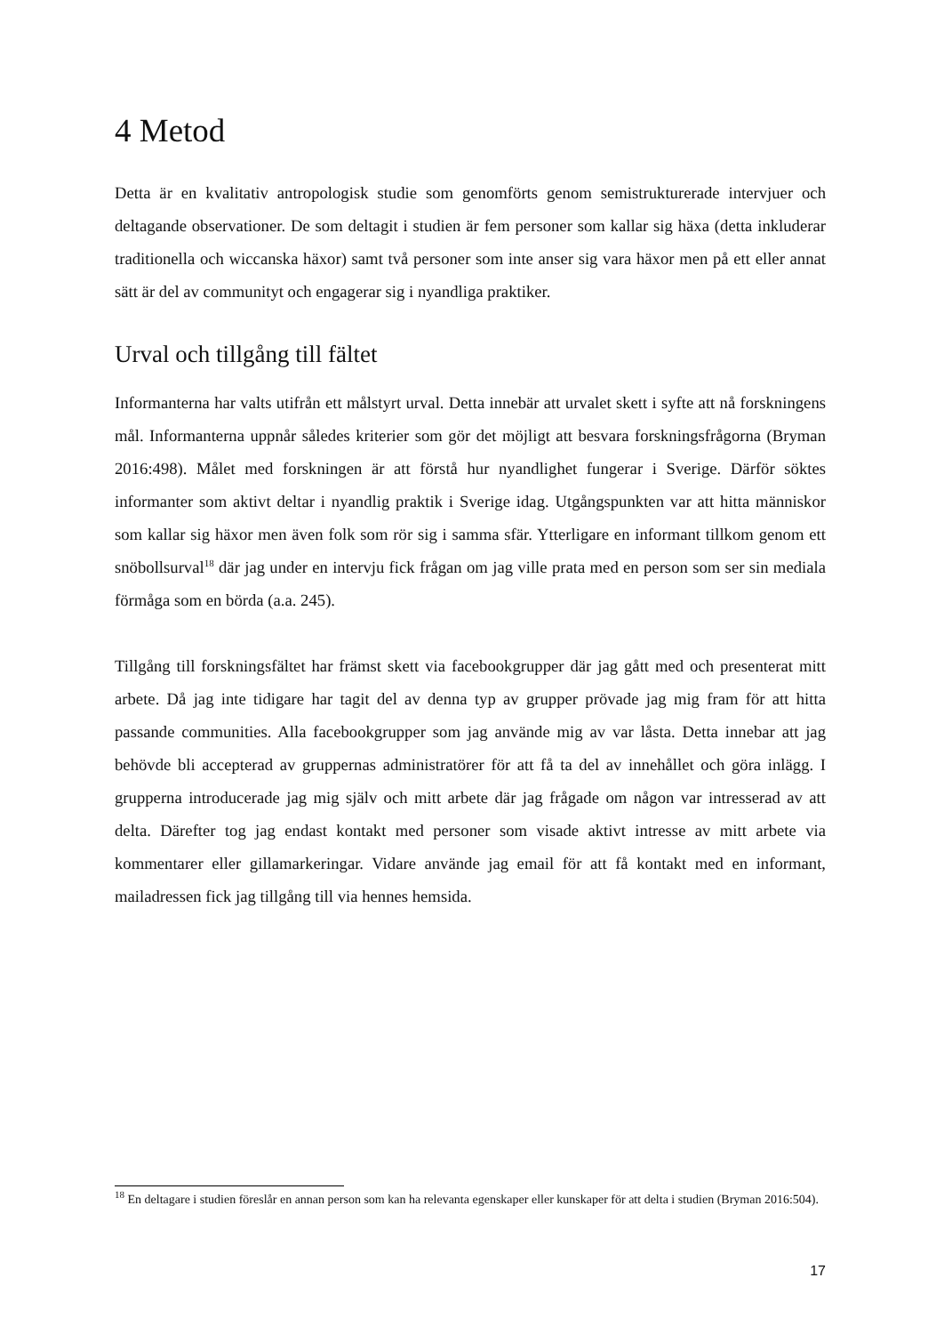4 Metod
Detta är en kvalitativ antropologisk studie som genomförts genom semistrukturerade intervjuer och deltagande observationer. De som deltagit i studien är fem personer som kallar sig häxa (detta inkluderar traditionella och wiccanska häxor) samt två personer som inte anser sig vara häxor men på ett eller annat sätt är del av communityt och engagerar sig i nyandliga praktiker.
Urval och tillgång till fältet
Informanterna har valts utifrån ett målstyrt urval. Detta innebär att urvalet skett i syfte att nå forskningens mål. Informanterna uppnår således kriterier som gör det möjligt att besvara forskningsfrågorna (Bryman 2016:498). Målet med forskningen är att förstå hur nyandlighet fungerar i Sverige. Därför söktes informanter som aktivt deltar i nyandlig praktik i Sverige idag. Utgångspunkten var att hitta människor som kallar sig häxor men även folk som rör sig i samma sfär. Ytterligare en informant tillkom genom ett snöbollsurval<sup>18</sup> där jag under en intervju fick frågan om jag ville prata med en person som ser sin mediala förmåga som en börda (a.a. 245).
Tillgång till forskningsfältet har främst skett via facebookgrupper där jag gått med och presenterat mitt arbete. Då jag inte tidigare har tagit del av denna typ av grupper prövade jag mig fram för att hitta passande communities. Alla facebookgrupper som jag använde mig av var låsta. Detta innebar att jag behövde bli accepterad av gruppernas administratörer för att få ta del av innehållet och göra inlägg. I grupperna introducerade jag mig själv och mitt arbete där jag frågade om någon var intresserad av att delta. Därefter tog jag endast kontakt med personer som visade aktivt intresse av mitt arbete via kommentarer eller gillamarkeringar. Vidare använde jag email för att få kontakt med en informant, mailadressen fick jag tillgång till via hennes hemsida.
<sup>18</sup> En deltagare i studien föreslår en annan person som kan ha relevanta egenskaper eller kunskaper för att delta i studien (Bryman 2016:504).
17